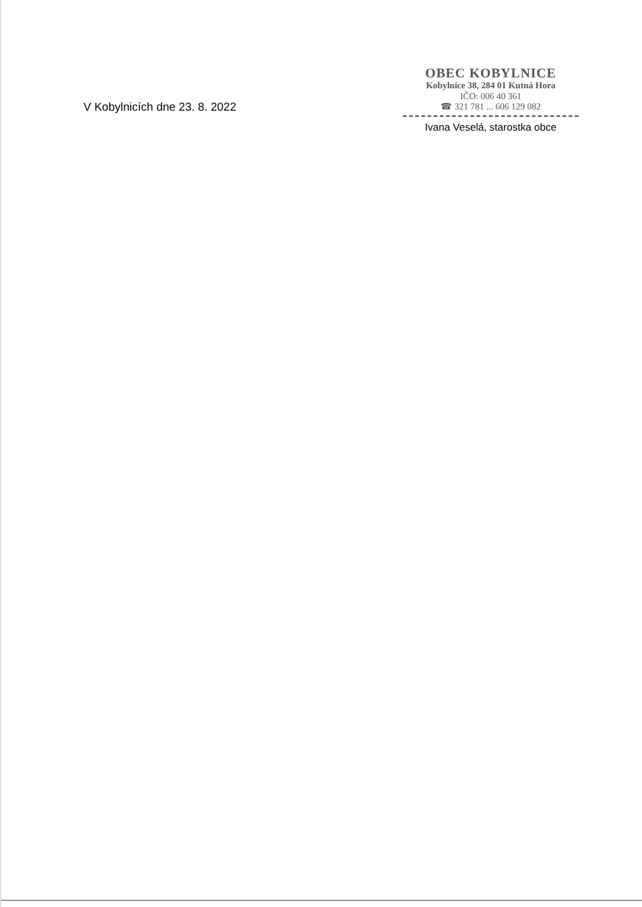V Kobylnicích dne 23. 8. 2022
OBEC KOBYLNICE
Kobylnice 38, 284 01 Kutná Hora
IČO: 006 40 361
☎ 321 781 ... 606 129 082
Ivana Veselá, starostka obce